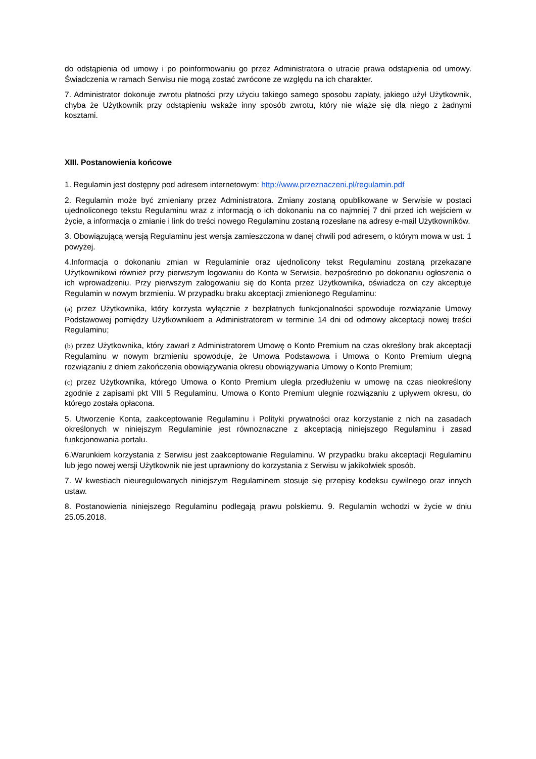do odstąpienia od umowy i po poinformowaniu go przez Administratora o utracie prawa odstąpienia od umowy. Świadczenia w ramach Serwisu nie mogą zostać zwrócone ze względu na ich charakter.
7. Administrator dokonuje zwrotu płatności przy użyciu takiego samego sposobu zapłaty, jakiego użył Użytkownik, chyba że Użytkownik przy odstąpieniu wskaże inny sposób zwrotu, który nie wiąże się dla niego z żadnymi kosztami.
XIII. Postanowienia końcowe
1. Regulamin jest dostępny pod adresem internetowym: http://www.przeznaczeni.pl/regulamin.pdf
2. Regulamin może być zmieniany przez Administratora. Zmiany zostaną opublikowane w Serwisie w postaci ujednoliconego tekstu Regulaminu wraz z informacją o ich dokonaniu na co najmniej 7 dni przed ich wejściem w życie, a informacja o zmianie i link do treści nowego Regulaminu zostaną rozesłane na adresy e-mail Użytkowników.
3. Obowiązującą wersją Regulaminu jest wersja zamieszczona w danej chwili pod adresem, o którym mowa w ust. 1 powyżej.
4.Informacja o dokonaniu zmian w Regulaminie oraz ujednolicony tekst Regulaminu zostaną przekazane Użytkownikowi również przy pierwszym logowaniu do Konta w Serwisie, bezpośrednio po dokonaniu ogłoszenia o ich wprowadzeniu. Przy pierwszym zalogowaniu się do Konta przez Użytkownika, oświadcza on czy akceptuje Regulamin w nowym brzmieniu. W przypadku braku akceptacji zmienionego Regulaminu:
(a) przez Użytkownika, który korzysta wyłącznie z bezpłatnych funkcjonalności spowoduje rozwiązanie Umowy Podstawowej pomiędzy Użytkownikiem a Administratorem w terminie 14 dni od odmowy akceptacji nowej treści Regulaminu;
(b) przez Użytkownika, który zawarł z Administratorem Umowę o Konto Premium na czas określony brak akceptacji Regulaminu w nowym brzmieniu spowoduje, że Umowa Podstawowa i Umowa o Konto Premium ulegną rozwiązaniu z dniem zakończenia obowiązywania okresu obowiązywania Umowy o Konto Premium;
(c) przez Użytkownika, którego Umowa o Konto Premium uległa przedłużeniu w umowę na czas nieokreślony zgodnie z zapisami pkt VIII 5 Regulaminu, Umowa o Konto Premium ulegnie rozwiązaniu z upływem okresu, do którego została opłacona.
5. Utworzenie Konta, zaakceptowanie Regulaminu i Polityki prywatności oraz korzystanie z nich na zasadach określonych w niniejszym Regulaminie jest równoznaczne z akceptacją niniejszego Regulaminu i zasad funkcjonowania portalu.
6.Warunkiem korzystania z Serwisu jest zaakceptowanie Regulaminu. W przypadku braku akceptacji Regulaminu lub jego nowej wersji Użytkownik nie jest uprawniony do korzystania z Serwisu w jakikolwiek sposób.
7. W kwestiach nieuregulowanych niniejszym Regulaminem stosuje się przepisy kodeksu cywilnego oraz innych ustaw.
8. Postanowienia niniejszego Regulaminu podlegają prawu polskiemu. 9. Regulamin wchodzi w życie w dniu 25.05.2018.